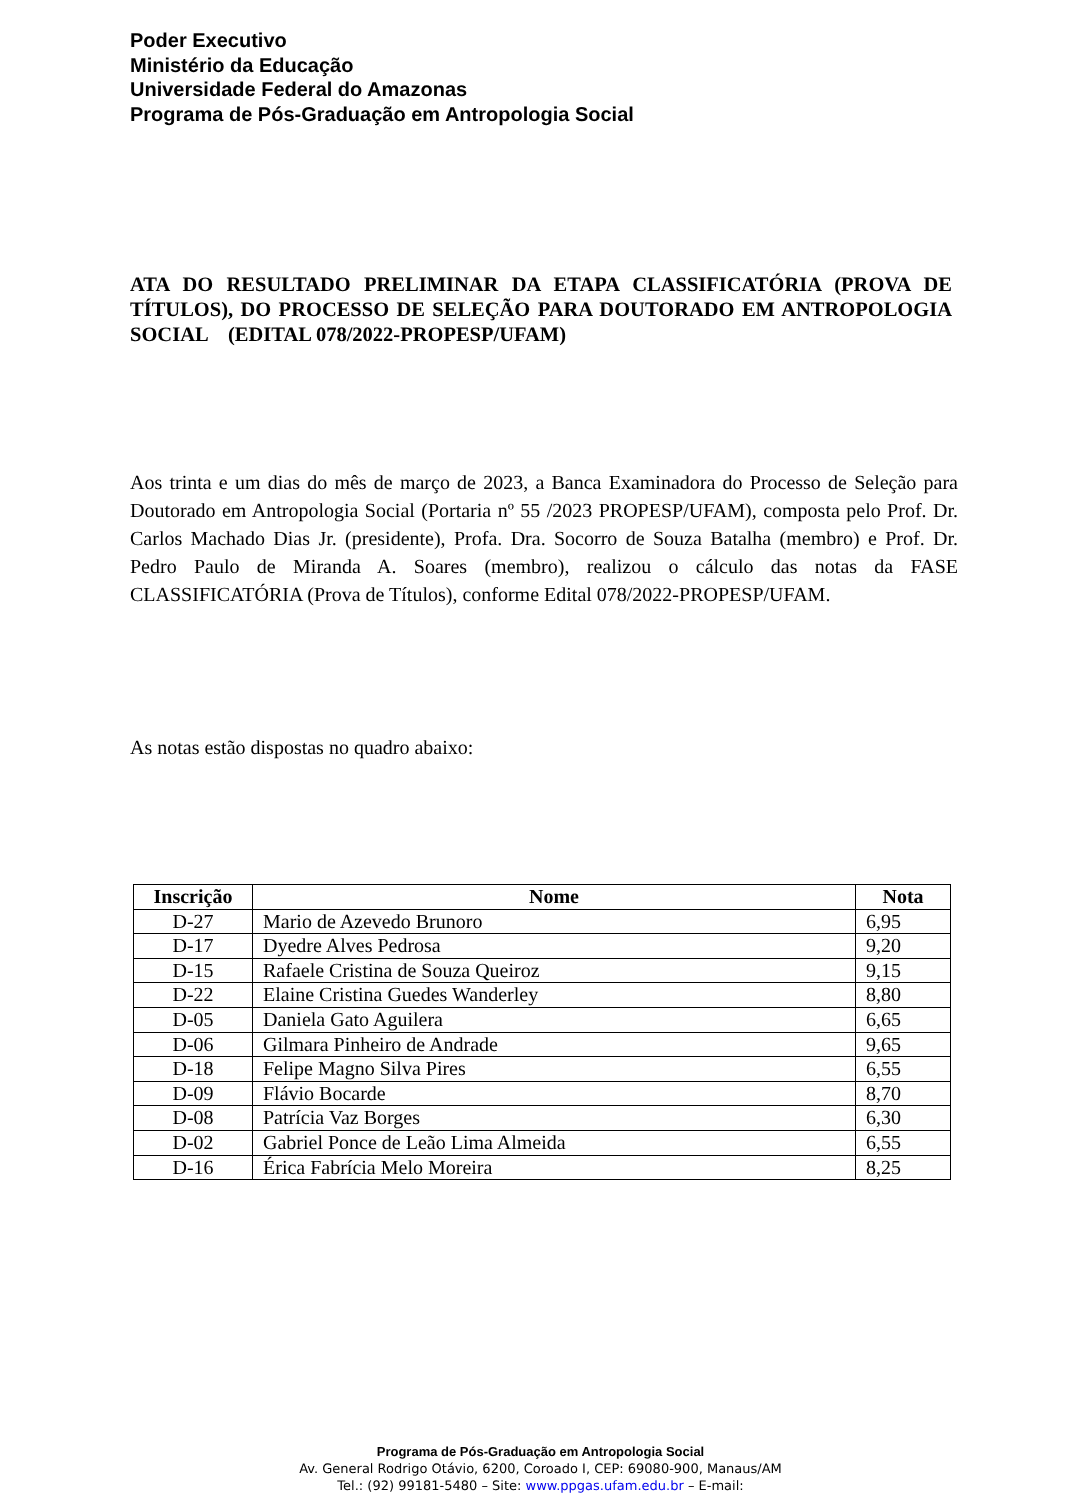Poder Executivo
Ministério da Educação
Universidade Federal do Amazonas
Programa de Pós-Graduação em Antropologia Social
ATA DO RESULTADO PRELIMINAR DA ETAPA CLASSIFICATÓRIA (PROVA DE TÍTULOS), DO PROCESSO DE SELEÇÃO PARA DOUTORADO EM ANTROPOLOGIA SOCIAL (EDITAL 078/2022-PROPESP/UFAM)
Aos trinta e um dias do mês de março de 2023, a Banca Examinadora do Processo de Seleção para Doutorado em Antropologia Social (Portaria nº 55 /2023 PROPESP/UFAM), composta pelo Prof. Dr. Carlos Machado Dias Jr. (presidente), Profa. Dra. Socorro de Souza Batalha (membro) e Prof. Dr. Pedro Paulo de Miranda A. Soares (membro), realizou o cálculo das notas da FASE CLASSIFICATÓRIA (Prova de Títulos), conforme Edital 078/2022-PROPESP/UFAM.
As notas estão dispostas no quadro abaixo:
| Inscrição | Nome | Nota |
| --- | --- | --- |
| D-27 | Mario de Azevedo Brunoro | 6,95 |
| D-17 | Dyedre Alves Pedrosa | 9,20 |
| D-15 | Rafaele Cristina de Souza Queiroz | 9,15 |
| D-22 | Elaine Cristina Guedes Wanderley | 8,80 |
| D-05 | Daniela Gato Aguilera | 6,65 |
| D-06 | Gilmara Pinheiro de Andrade | 9,65 |
| D-18 | Felipe Magno Silva Pires | 6,55 |
| D-09 | Flávio Bocarde | 8,70 |
| D-08 | Patrícia Vaz Borges | 6,30 |
| D-02 | Gabriel Ponce de Leão Lima Almeida | 6,55 |
| D-16 | Érica Fabrícia Melo Moreira | 8,25 |
Programa de Pós-Graduação em Antropologia Social
Av. General Rodrigo Otávio, 6200, Coroado I, CEP: 69080-900, Manaus/AM
Tel.: (92) 99181-5480 – Site: www.ppgas.ufam.edu.br – E-mail: